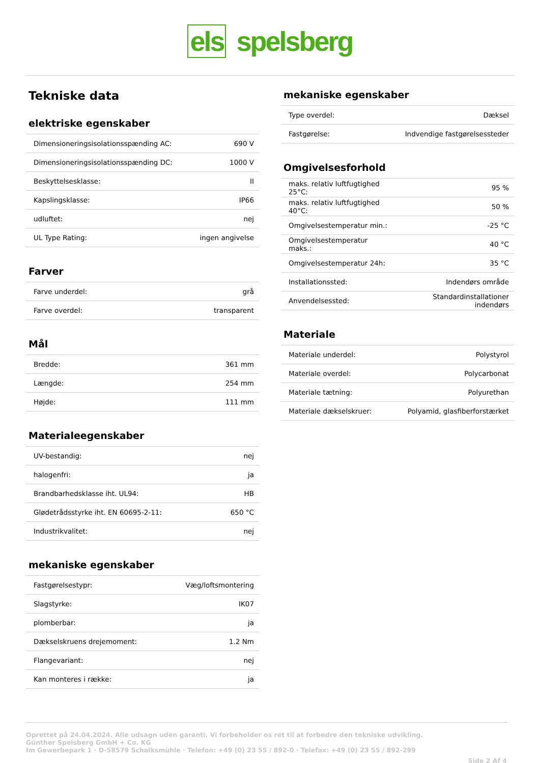els spelsberg
Tekniske data
elektriske egenskaber
| Dimensioneringsisolationsspænding AC: | 690 V |
| Dimensioneringsisolationsspænding DC: | 1000 V |
| Beskyttelsesklasse: | II |
| Kapslingsklasse: | IP66 |
| udluftet: | nej |
| UL Type Rating: | ingen angivelse |
Farver
| Farve underdel: | grå |
| Farve overdel: | transparent |
Mål
| Bredde: | 361 mm |
| Længde: | 254 mm |
| Højde: | 111 mm |
Materialeegenskaber
| UV-bestandig: | nej |
| halogenfri: | ja |
| Brandbarhedsklasse iht. UL94: | HB |
| Glødetrådsstyrke iht. EN 60695-2-11: | 650 °C |
| Industrikvalitet: | nej |
mekaniske egenskaber
| Fastgørelsestypr: | Væg/loftsmontering |
| Slagstyrke: | IK07 |
| plomberbar: | ja |
| Dækselskruens drejemoment: | 1.2 Nm |
| Flangevariant: | nej |
| Kan monteres i række: | ja |
mekaniske egenskaber
| Type overdel: | Dæksel |
| Fastgørelse: | Indvendige fastgørelsessteder |
Omgivelsesforhold
| maks. relativ luftfugtighed 25°C: | 95 % |
| maks. relativ luftfugtighed 40°C: | 50 % |
| Omgivelsestemperatur min.: | -25 °C |
| Omgivelsestemperatur maks.: | 40 °C |
| Omgivelsestemperatur 24h: | 35 °C |
| Installationssted: | Indendørs område |
| Anvendelsessted: | Standardinstallationer indendørs |
Materiale
| Materiale underdel: | Polystyrol |
| Materiale overdel: | Polycarbonat |
| Materiale tætning: | Polyurethan |
| Materiale dækselskruer: | Polyamid, glasfiberforstærket |
Oprettet på 24.04.2024. Alle udsagn uden garanti. Vi forbeholder os ret til at forbedre den tekniske udvikling.
Günther Spelsberg GmbH + Co. KG
Im Gewerbepark 1 · D-58579 Schalksmühle · Telefon: +49 (0) 23 55 / 892-0 · Telefax: +49 (0) 23 55 / 892-299
Side 2 Af 4